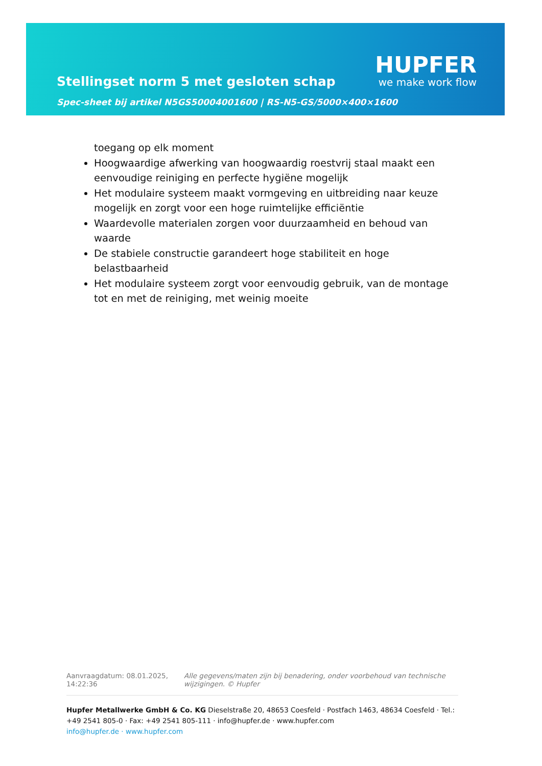Stellingset norm 5 met gesloten schap
Spec-sheet bij artikel N5GS50004001600 | RS-N5-GS/5000×400×1600
HUPFER
we make work flow
toegang op elk moment
Hoogwaardige afwerking van hoogwaardig roestvrij staal maakt een eenvoudige reiniging en perfecte hygiëne mogelijk
Het modulaire systeem maakt vormgeving en uitbreiding naar keuze mogelijk en zorgt voor een hoge ruimtelijke efficiëntie
Waardevolle materialen zorgen voor duurzaamheid en behoud van waarde
De stabiele constructie garandeert hoge stabiliteit en hoge belastbaarheid
Het modulaire systeem zorgt voor eenvoudig gebruik, van de montage tot en met de reiniging, met weinig moeite
Aanvraagdatum: 08.01.2025, 14:22:36
Alle gegevens/maten zijn bij benadering, onder voorbehoud van technische wijzigingen. © Hupfer
Hupfer Metallwerke GmbH & Co. KG Dieselstraße 20, 48653 Coesfeld · Postfach 1463, 48634 Coesfeld · Tel.: +49 2541 805-0 · Fax: +49 2541 805-111 · info@hupfer.de · www.hupfer.com
info@hupfer.de · www.hupfer.com